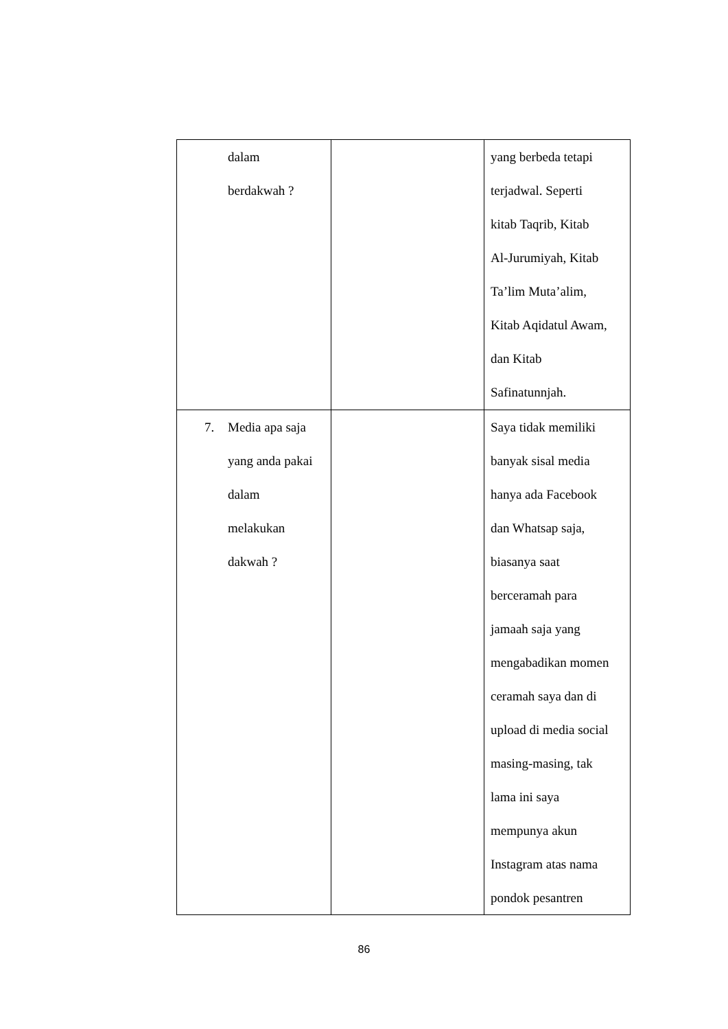| dalam berdakwah ? | | yang berbeda tetapi terjadwal. Seperti kitab Taqrib, Kitab Al-Jurumiyah, Kitab Ta’lim Muta’alim, Kitab Aqidatul Awam, dan Kitab Safinatunnjah. |
| 7. Media apa saja yang anda pakai dalam melakukan dakwah ? | | Saya tidak memiliki banyak sisal media hanya ada Facebook dan Whatsap saja, biasanya saat berceramah para jamaah saja yang mengabadikan momen ceramah saya dan di upload di media social masing-masing, tak lama ini saya mempunya akun Instagram atas nama pondok pesantren |
86